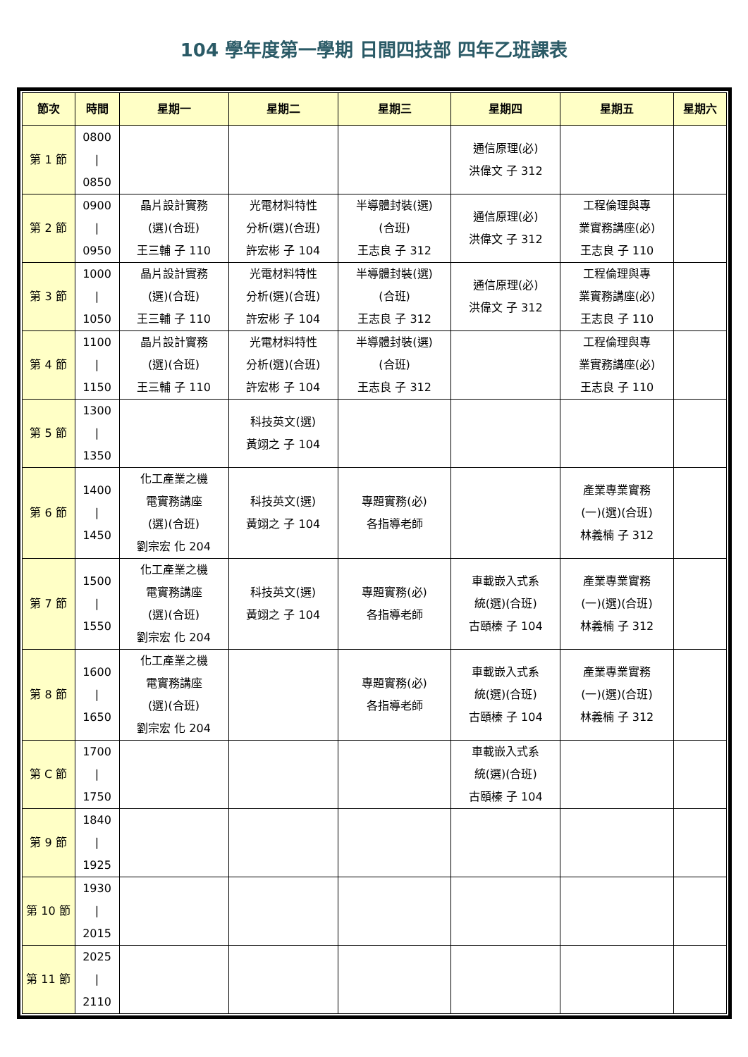104 學年度第一學期 日間四技部 四年乙班課表
| 節次 | 時間 | 星期一 | 星期二 | 星期三 | 星期四 | 星期五 | 星期六 |
| --- | --- | --- | --- | --- | --- | --- | --- |
| 第 1 節 | 0800 / 0850 | | | | 通信原理(必) 洪偉文 子 312 | | |
| 第 2 節 | 0900 / 0950 | 晶片設計實務 (選)(合班) 王三輔 子 110 | 光電材料特性 分析(選)(合班) 許宏彬 子 104 | 半導體封裝(選) (合班) 王志良 子 312 | 通信原理(必) 洪偉文 子 312 | 工程倫理與專 業實務講座(必) 王志良 子 110 | |
| 第 3 節 | 1000 / 1050 | 晶片設計實務 (選)(合班) 王三輔 子 110 | 光電材料特性 分析(選)(合班) 許宏彬 子 104 | 半導體封裝(選) (合班) 王志良 子 312 | 通信原理(必) 洪偉文 子 312 | 工程倫理與專 業實務講座(必) 王志良 子 110 | |
| 第 4 節 | 1100 / 1150 | 晶片設計實務 (選)(合班) 王三輔 子 110 | 光電材料特性 分析(選)(合班) 許宏彬 子 104 | 半導體封裝(選) (合班) 王志良 子 312 | | 工程倫理與專 業實務講座(必) 王志良 子 110 | |
| 第 5 節 | 1300 / 1350 | | 科技英文(選) 黃翊之 子 104 | | | | |
| 第 6 節 | 1400 / 1450 | 化工產業之機 電實務講座 (選)(合班) 劉宗宏 化 204 | 科技英文(選) 黃翊之 子 104 | 專題實務(必) 各指導老師 | | 產業專業實務 (一)(選)(合班) 林義楠 子 312 | |
| 第 7 節 | 1500 / 1550 | 化工產業之機 電實務講座 (選)(合班) 劉宗宏 化 204 | 科技英文(選) 黃翊之 子 104 | 專題實務(必) 各指導老師 | 車載嵌入式系 統(選)(合班) 古頤榛 子 104 | 產業專業實務 (一)(選)(合班) 林義楠 子 312 | |
| 第 8 節 | 1600 / 1650 | 化工產業之機 電實務講座 (選)(合班) 劉宗宏 化 204 | | 專題實務(必) 各指導老師 | 車載嵌入式系 統(選)(合班) 古頤榛 子 104 | 產業專業實務 (一)(選)(合班) 林義楠 子 312 | |
| 第 C 節 | 1700 / 1750 | | | | 車載嵌入式系 統(選)(合班) 古頤榛 子 104 | | |
| 第 9 節 | 1840 / 1925 | | | | | | |
| 第 10 節 | 1930 / 2015 | | | | | | |
| 第 11 節 | 2025 / 2110 | | | | | | |